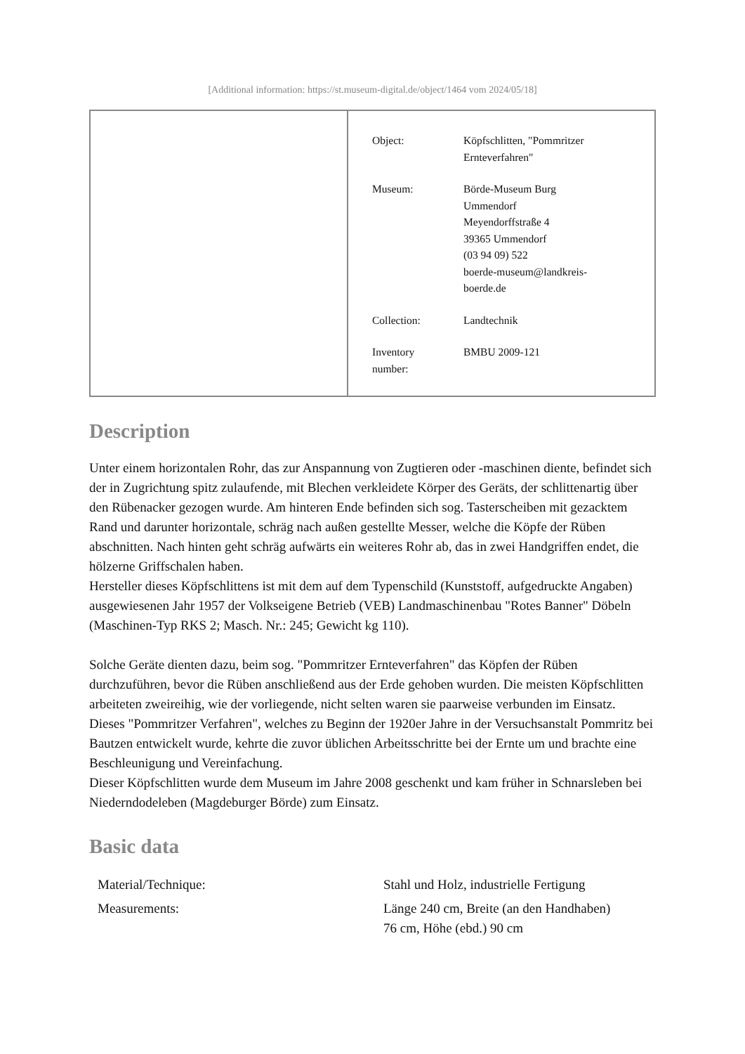[Additional information: https://st.museum-digital.de/object/1464 vom 2024/05/18]
| Object: | Köpfschlitten, "Pommritzer Ernteverfahren" |
| Museum: | Börde-Museum Burg Ummendorf Meyendorffstraße 4 39365 Ummendorf (03 94 09) 522 boerde-museum@landkreis- boerde.de |
| Collection: | Landtechnik |
| Inventory number: | BMBU 2009-121 |
Description
Unter einem horizontalen Rohr, das zur Anspannung von Zugtieren oder -maschinen diente, befindet sich der in Zugrichtung spitz zulaufende, mit Blechen verkleidete Körper des Geräts, der schlittenartig über den Rübenacker gezogen wurde. Am hinteren Ende befinden sich sog. Tasterscheiben mit gezacktem Rand und darunter horizontale, schräg nach außen gestellte Messer, welche die Köpfe der Rüben abschnitten. Nach hinten geht schräg aufwärts ein weiteres Rohr ab, das in zwei Handgriffen endet, die hölzerne Griffschalen haben.
Hersteller dieses Köpfschlittens ist mit dem auf dem Typenschild (Kunststoff, aufgedruckte Angaben) ausgewiesenen Jahr 1957 der Volkseigene Betrieb (VEB) Landmaschinenbau "Rotes Banner" Döbeln (Maschinen-Typ RKS 2; Masch. Nr.: 245; Gewicht kg 110).
Solche Geräte dienten dazu, beim sog. "Pommritzer Ernteverfahren" das Köpfen der Rüben durchzuführen, bevor die Rüben anschließend aus der Erde gehoben wurden. Die meisten Köpfschlitten arbeiteten zweireihig, wie der vorliegende, nicht selten waren sie paarweise verbunden im Einsatz.
Dieses "Pommritzer Verfahren", welches zu Beginn der 1920er Jahre in der Versuchsanstalt Pommritz bei Bautzen entwickelt wurde, kehrte die zuvor üblichen Arbeitsschritte bei der Ernte um und brachte eine Beschleunigung und Vereinfachung.
Dieser Köpfschlitten wurde dem Museum im Jahre 2008 geschenkt und kam früher in Schnarsleben bei Niederndodeleben (Magdeburger Börde) zum Einsatz.
Basic data
| Material/Technique: | Stahl und Holz, industrielle Fertigung |
| Measurements: | Länge 240 cm, Breite (an den Handhaben) 76 cm, Höhe (ebd.) 90 cm |